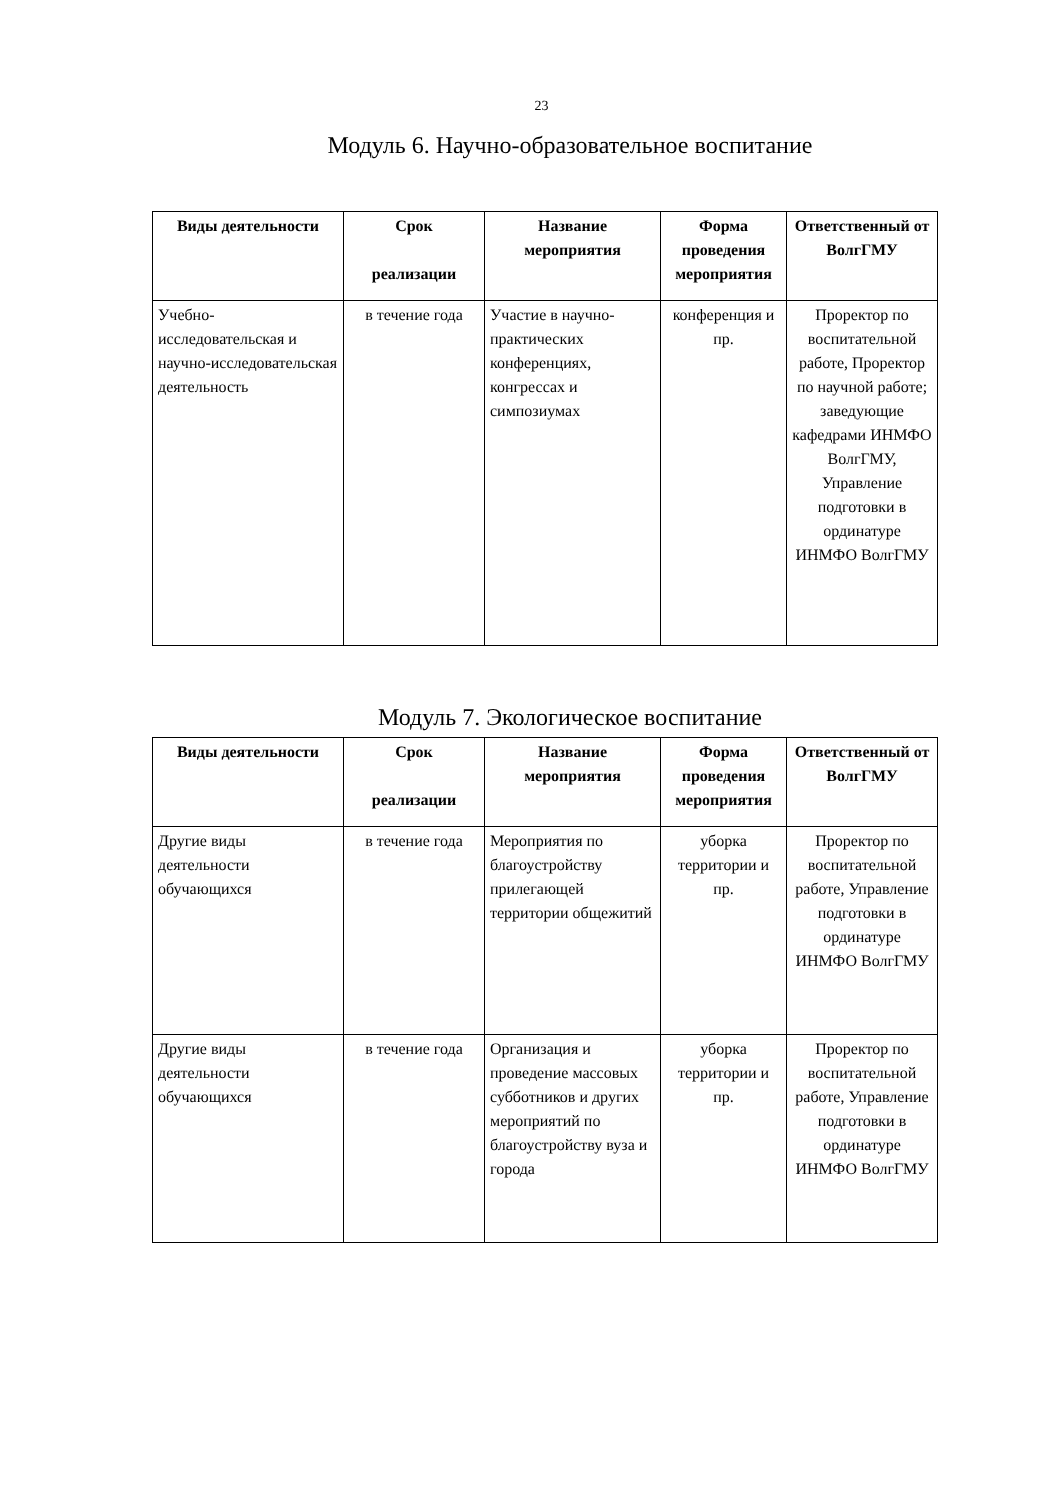23
Модуль 6. Научно-образовательное воспитание
| Виды деятельности | Срок реализации | Название мероприятия | Форма проведения мероприятия | Ответственный от ВолгГМУ |
| --- | --- | --- | --- | --- |
| Учебно-исследовательская и научно-исследовательская деятельность | в течение года | Участие в научно-практических конференциях, конгрессах и симпозиумах | конференция и пр. | Проректор по воспитательной работе, Проректор по научной работе; заведующие кафедрами ИНМФО ВолгГМУ, Управление подготовки в ординатуре ИНМФО ВолгГМУ |
Модуль 7. Экологическое воспитание
| Виды деятельности | Срок реализации | Название мероприятия | Форма проведения мероприятия | Ответственный от ВолгГМУ |
| --- | --- | --- | --- | --- |
| Другие виды деятельности обучающихся | в течение года | Мероприятия по благоустройству прилегающей территории общежитий | уборка территории и пр. | Проректор по воспитательной работе, Управление подготовки в ординатуре ИНМФО ВолгГМУ |
| Другие виды деятельности обучающихся | в течение года | Организация и проведение массовых субботников и других мероприятий по благоустройству вуза и города | уборка территории и пр. | Проректор по воспитательной работе, Управление подготовки в ординатуре ИНМФО ВолгГМУ |